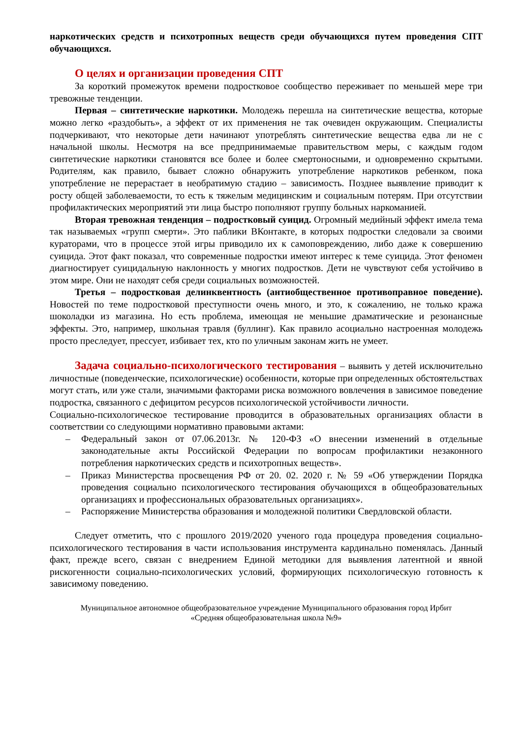наркотических средств и психотропных веществ среди обучающихся путем проведения СПТ обучающихся.
О целях и организации проведения СПТ
За короткий промежуток времени подростковое сообщество переживает по меньшей мере три тревожные тенденции.
Первая – синтетические наркотики. Молодежь перешла на синтетические вещества, которые можно легко «раздобыть», а эффект от их применения не так очевиден окружающим. Специалисты подчеркивают, что некоторые дети начинают употреблять синтетические вещества едва ли не с начальной школы. Несмотря на все предпринимаемые правительством меры, с каждым годом синтетические наркотики становятся все более и более смертоносными, и одновременно скрытыми. Родителям, как правило, бывает сложно обнаружить употребление наркотиков ребенком, пока употребление не перерастает в необратимую стадию – зависимость. Позднее выявление приводит к росту общей заболеваемости, то есть к тяжелым медицинским и социальным потерям. При отсутствии профилактических мероприятий эти лица быстро пополняют группу больных наркоманией.
Вторая тревожная тенденция – подростковый суицид. Огромный медийный эффект имела тема так называемых «групп смерти». Это паблики ВКонтакте, в которых подростки следовали за своими кураторами, что в процессе этой игры приводило их к самоповреждению, либо даже к совершению суицида. Этот факт показал, что современные подростки имеют интерес к теме суицида. Этот феномен диагностирует суицидальную наклонность у многих подростков. Дети не чувствуют себя устойчиво в этом мире. Они не находят себя среди социальных возможностей.
Третья – подростковая делинквентность (антиобщественное противоправное поведение). Новостей по теме подростковой преступности очень много, и это, к сожалению, не только кража шоколадки из магазина. Но есть проблема, имеющая не меньшие драматические и резонансные эффекты. Это, например, школьная травля (буллинг). Как правило асоциально настроенная молодежь просто преследует, прессует, избивает тех, кто по уличным законам жить не умеет.
Задача социально-психологического тестирования – выявить у детей исключительно личностные (поведенческие, психологические) особенности, которые при определенных обстоятельствах могут стать, или уже стали, значимыми факторами риска возможного вовлечения в зависимое поведение подростка, связанного с дефицитом ресурсов психологической устойчивости личности.
Социально-психологическое тестирование проводится в образовательных организациях области в соответствии со следующими нормативно правовыми актами:
– Федеральный закон от 07.06.2013г. № 120-ФЗ «О внесении изменений в отдельные законодательные акты Российской Федерации по вопросам профилактики незаконного потребления наркотических средств и психотропных веществ».
– Приказ Министерства просвещения РФ от 20. 02. 2020 г. № 59 «Об утверждении Порядка проведения социально психологического тестирования обучающихся в общеобразовательных организациях и профессиональных образовательных организациях».
– Распоряжение Министерства образования и молодежной политики Свердловской области.
Следует отметить, что с прошлого 2019/2020 ученого года процедура проведения социально-психологического тестирования в части использования инструмента кардинально поменялась. Данный факт, прежде всего, связан с внедрением Единой методики для выявления латентной и явной рискогенности социально-психологических условий, формирующих психологическую готовность к зависимому поведению.
Муниципальное автономное общеобразовательное учреждение Муниципального образования город Ирбит
«Средняя общеобразовательная школа №9»